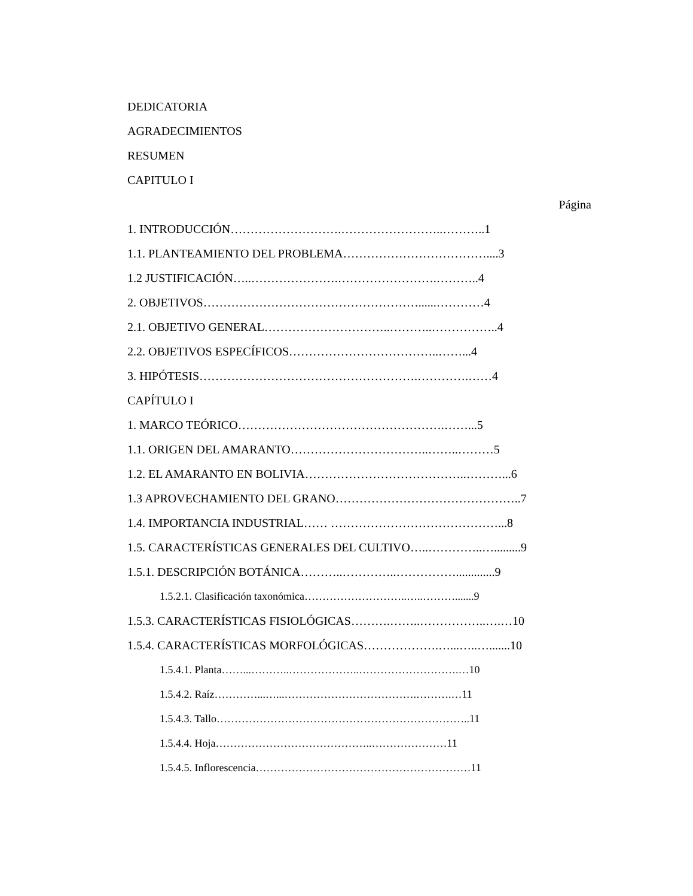DEDICATORIA
AGRADECIMIENTOS
RESUMEN
CAPITULO I
Página
1. INTRODUCCIÓN……………………….……………………..………..1
1.1. PLANTEAMIENTO DEL PROBLEMA………………………………....3
1.2 JUSTIFICACIÓN…..………………….…………………….………..4
2. OBJETIVOS………………………………………………......…………4
2.1. OBJETIVO GENERAL…………………………..………..……………..4
2.2. OBJETIVOS ESPECÍFICOS………………………………..……...4
3. HIPÓTESIS……………………………………………….………….……4
CAPÍTULO I
1. MARCO TEÓRICO…………………………………………….……...5
1.1. ORIGEN DEL AMARANTO……………………………..……..………5
1.2. EL AMARANTO EN BOLIVIA…………………………………..………...6
1.3 APROVECHAMIENTO DEL GRANO………………………………………..7
1.4. IMPORTANCIA INDUSTRIAL…… ……………………………………...8
1.5. CARACTERÍSTICAS GENERALES DEL CULTIVO…..…………..….........9
1.5.1. DESCRIPCIÓN BOTÁNICA………..…………..…………….............9
1.5.2.1. Clasificación taxonómica………………………..…..……….......9
1.5.3. CARACTERÍSTICAS FISIOLÓGICAS……….……..……………..….…10
1.5.4. CARACTERÍSTICAS MORFOLÓGICAS……………….…...…..….......10
1.5.4.1. Planta……...………..………………..……………………….…10
1.5.4.2. Raíz…………...…...……………………………….……….…11
1.5.4.3. Tallo……………………………………………………………..11
1.5.4.4. Hoja……………………………………..…………………11
1.5.4.5. Inflorescencia……………………………………………………11